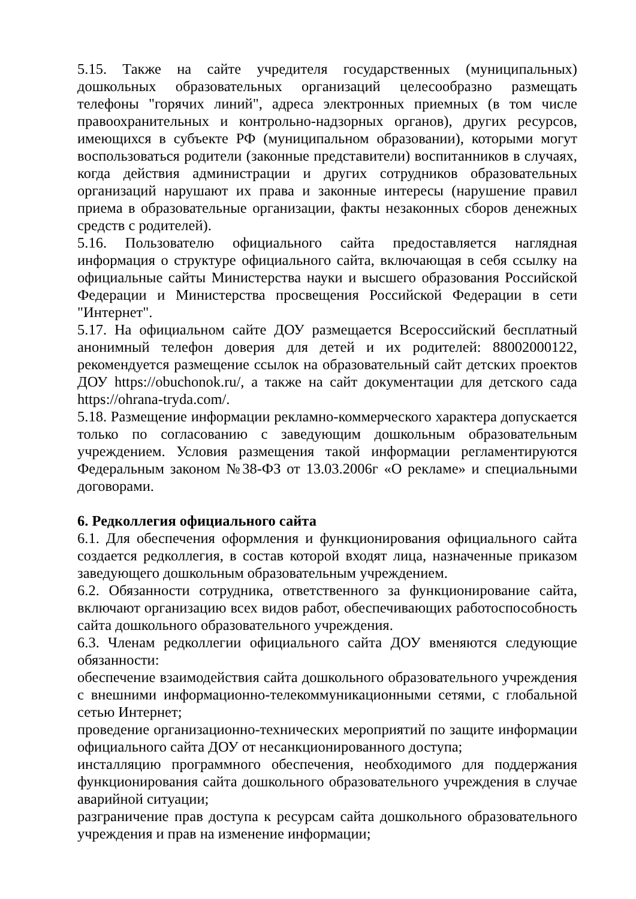5.15. Также на сайте учредителя государственных (муниципальных) дошкольных образовательных организаций целесообразно размещать телефоны "горячих линий", адреса электронных приемных (в том числе правоохранительных и контрольно-надзорных органов), других ресурсов, имеющихся в субъекте РФ (муниципальном образовании), которыми могут воспользоваться родители (законные представители) воспитанников в случаях, когда действия администрации и других сотрудников образовательных организаций нарушают их права и законные интересы (нарушение правил приема в образовательные организации, факты незаконных сборов денежных средств с родителей).
5.16. Пользователю официального сайта предоставляется наглядная информация о структуре официального сайта, включающая в себя ссылку на официальные сайты Министерства науки и высшего образования Российской Федерации и Министерства просвещения Российской Федерации в сети "Интернет".
5.17. На официальном сайте ДОУ размещается Всероссийский бесплатный анонимный телефон доверия для детей и их родителей: 88002000122, рекомендуется размещение ссылок на образовательный сайт детских проектов ДОУ https://obuchonok.ru/, а также на сайт документации для детского сада https://ohrana-tryda.com/.
5.18. Размещение информации рекламно-коммерческого характера допускается только по согласованию с заведующим дошкольным образовательным учреждением. Условия размещения такой информации регламентируются Федеральным законом №38-ФЗ от 13.03.2006г «О рекламе» и специальными договорами.
6. Редколлегия официального сайта
6.1. Для обеспечения оформления и функционирования официального сайта создается редколлегия, в состав которой входят лица, назначенные приказом заведующего дошкольным образовательным учреждением.
6.2. Обязанности сотрудника, ответственного за функционирование сайта, включают организацию всех видов работ, обеспечивающих работоспособность сайта дошкольного образовательного учреждения.
6.3. Членам редколлегии официального сайта ДОУ вменяются следующие обязанности:
обеспечение взаимодействия сайта дошкольного образовательного учреждения с внешними информационно-телекоммуникационными сетями, с глобальной сетью Интернет;
проведение организационно-технических мероприятий по защите информации официального сайта ДОУ от несанкционированного доступа;
инсталляцию программного обеспечения, необходимого для поддержания функционирования сайта дошкольного образовательного учреждения в случае аварийной ситуации;
разграничение прав доступа к ресурсам сайта дошкольного образовательного учреждения и прав на изменение информации;